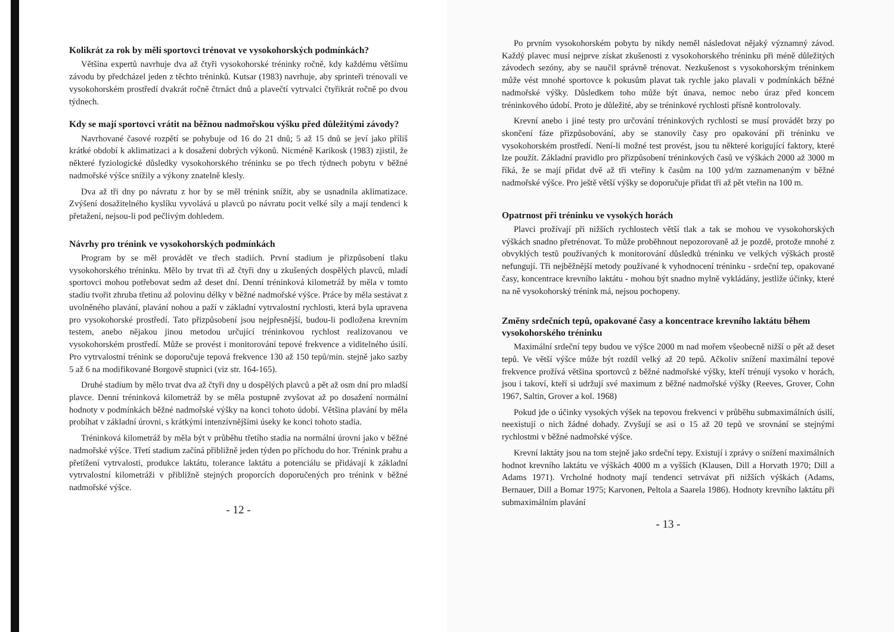Kolikrát za rok by měli sportovci trénovat ve vysokohorských podmínkách?
Většina expertů navrhuje dva až čtyři vysokohorské tréninky ročně, kdy každému většímu závodu by předcházel jeden z těchto tréninků. Kutsar (1983) navrhuje, aby sprinteři trénovali ve vysokohorském prostředí dvakrát ročně čtrnáct dnů a plavečtí vytrvalci čtyřikrát ročně po dvou týdnech.
Kdy se mají sportovci vrátit na běžnou nadmořskou výšku před důležitými závody?
Navrhované časové rozpětí se pohybuje od 16 do 21 dnů; 5 až 15 dnů se jeví jako příliš krátké období k aklimatizaci a k dosažení dobrých výkonů. Nicméně Karikosk (1983) zjistil, že některé fyziologické důsledky vysokohorského tréninku se po třech týdnech pobytu v běžné nadmořské výšce snížily a výkony znatelně klesly.
Dva až tři dny po návratu z hor by se měl trénink snížit, aby se usnadnila aklimatizace. Zvýšení dosažitelného kyslíku vyvolává u plavců po návratu pocit velké síly a mají tendenci k přetažení, nejsou-li pod pečlivým dohledem.
Návrhy pro trénink ve vysokohorských podmínkách
Program by se měl provádět ve třech stadiích. První stadium je přizpůsobení tlaku vysokohorského tréninku. Mělo by trvat tři až čtyři dny u zkušených dospělých plavců, mladí sportovci mohou potřebovat sedm až deset dní. Denní tréninková kilometráž by měla v tomto stadiu tvořit zhruba třetinu až polovinu délky v běžné nadmořské výšce. Práce by měla sestávat z uvolněného plavání, plavání nohou a paží v základní vytrvalostní rychlosti, která byla upravena pro vysokohorské prostředí. Tato přizpůsobení jsou nejpřesnější, budou-li podložena krevním testem, anebo nějakou jinou metodou určující tréninkovou rychlost realizovanou ve vysokohorském prostředí. Může se provést i monitorování tepové frekvence a viditelného úsilí. Pro vytrvalostní trénink se doporučuje tepová frekvence 130 až 150 tepů/min. stejně jako sazby 5 až 6 na modifikované Borgově stupnici (viz str. 164-165).
Druhé stadium by mělo trvat dva až čtyři dny u dospělých plavců a pět až osm dní pro mladší plavce. Denní tréninková kilometráž by se měla postupně zvyšovat až po dosažení normální hodnoty v podmínkách běžné nadmořské výšky na konci tohoto údobí. Většina plavání by měla probíhat v základní úrovni, s krátkými intenzívnějšími úseky ke konci tohoto stadia.
Tréninková kilometráž by měla být v průběhu třetího stadia na normální úrovni jako v běžné nadmořské výšce. Třetí stadium začíná přibližně jeden týden po příchodu do hor. Trénink prahu a přetížení vytrvalosti, produkce laktátu, tolerance laktátu a potenciálu se přidávají k základní vytrvalostní kilometráži v přibližně stejných proporcích doporučených pro trénink v běžné nadmořské výšce.
- 12 -
Po prvním vysokohorském pobytu by nikdy neměl následovat nějaký významný závod. Každý plavec musí nejprve získat zkušenosti z vysokohorského tréninku při méně důležitých závodech sezóny, aby se naučil správně trénovat. Nezkušenost s vysokohorským tréninkem může vést mnohé sportovce k pokusům plavat tak rychle jako plavali v podmínkách běžné nadmořské výšky. Důsledkem toho může být únava, nemoc nebo úraz před koncem tréninkového údobí. Proto je důležité, aby se tréninkové rychlosti přísně kontrolovaly.
Krevní anebo i jiné testy pro určování tréninkových rychlostí se musí provádět brzy po skončení fáze přizpůsobování, aby se stanovily časy pro opakování při tréninku ve vysokohorském prostředí. Není-li možné test provést, jsou tu některé korigující faktory, které lze použít. Základní pravidlo pro přizpůsobení tréninkových časů ve výškách 2000 až 3000 m říká, že se mají přidat dvě až tři vteřiny k časům na 100 yd/m zaznamenaným v běžné nadmořské výšce. Pro ještě větší výšky se doporučuje přidat tři až pět vteřin na 100 m.
Opatrnost při tréninku ve vysokých horách
Plavci prožívají při nižších rychlostech větší tlak a tak se mohou ve vysokohorských výškách snadno přetrénovat. To může proběhnout nepozorovaně až je pozdě, protože mnohé z obvyklých testů používaných k monitorování důsledků tréninku ve velkých výškách prostě nefungují. Tři nejběžnější metody používané k vyhodnocení tréninku - srdeční tep, opakované časy, koncentrace krevního laktátu - mohou být snadno mylně vykládány, jestliže účinky, které na ně vysokohorský trénink má, nejsou pochopeny.
Změny srdečních tepů, opakované časy a koncentrace krevního laktátu během vysokohorského tréninku
Maximální srdeční tepy budou ve výšce 2000 m nad mořem všeobecně nižší o pět až deset tepů. Ve větší výšce může být rozdíl velký až 20 tepů. Ačkoliv snížení maximální tepové frekvence prožívá většina sportovců z běžné nadmořské výšky, kteří trénují vysoko v horách, jsou i takoví, kteří si udržují své maximum z běžné nadmořské výšky (Reeves, Grover, Cohn 1967, Saltin, Grover a kol. 1968)
Pokud jde o účinky vysokých výšek na tepovou frekvenci v průběhu submaximálních úsilí, neexistují o nich žádné dohady. Zvyšují se asi o 15 až 20 tepů ve srovnání se stejnými rychlostmi v běžné nadmořské výšce.
Krevní laktáty jsou na tom stejně jako srdeční tepy. Existují i zprávy o snížení maximálních hodnot krevního laktátu ve výškách 4000 m a vyšších (Klausen, Dill a Horvath 1970; Dill a Adams 1971). Vrcholné hodnoty mají tendenci setrvávat při nižších výškách (Adams, Bernauer, Dill a Bomar 1975; Karvonen, Peltola a Saarela 1986). Hodnoty krevního laktátu při submaximálním plavání
- 13 -